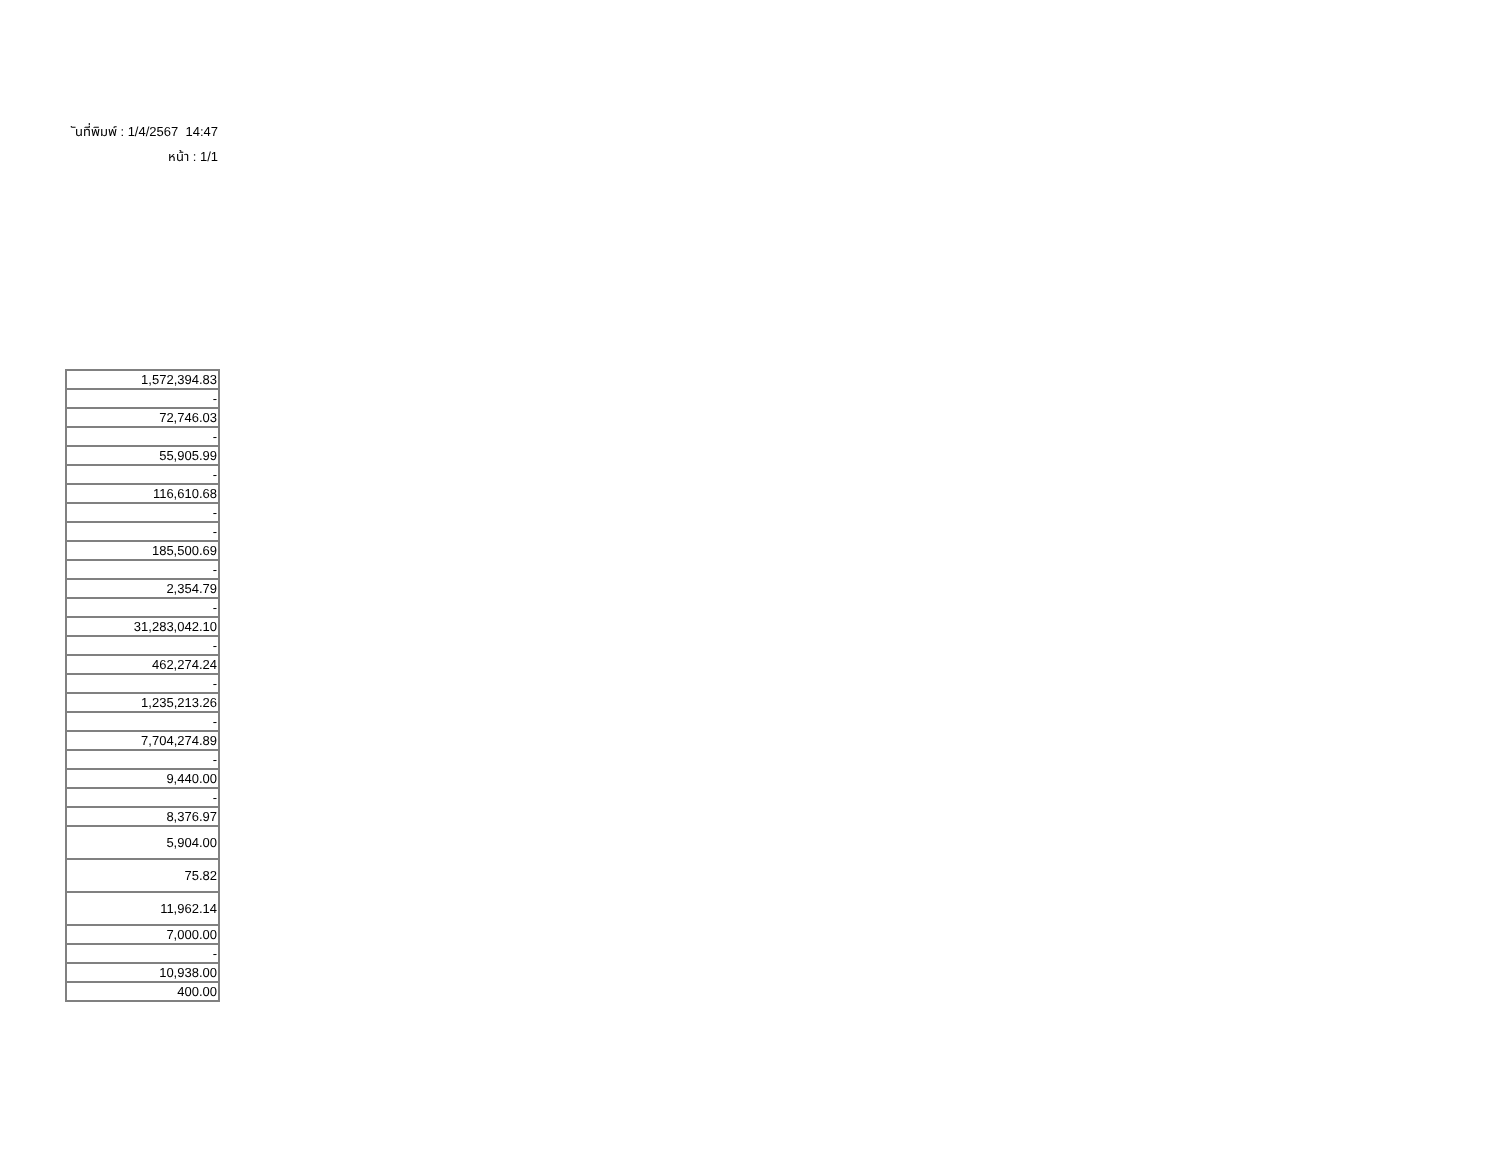ันที่พิมพ์ : 1/4/2567 14:47
หน้า : 1/1
| 1,572,394.83 |
| - |
| 72,746.03 |
| - |
| 55,905.99 |
| - |
| 116,610.68 |
| - |
| - |
| 185,500.69 |
| - |
| 2,354.79 |
| - |
| 31,283,042.10 |
| - |
| 462,274.24 |
| - |
| 1,235,213.26 |
| - |
| 7,704,274.89 |
| - |
| 9,440.00 |
| - |
| 8,376.97 |
| 5,904.00 |
| 75.82 |
| 11,962.14 |
| 7,000.00 |
| - |
| 10,938.00 |
| 400.00 |